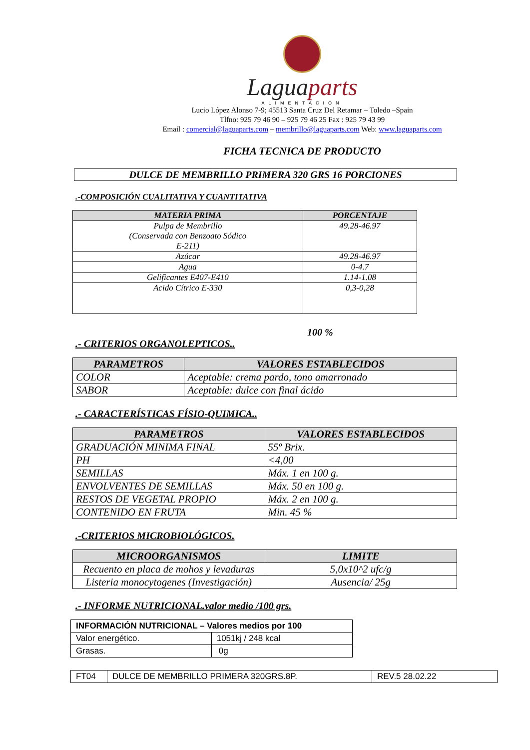Laguaparts
ALIMENTACIÓN
Lucio López Alonso 7-9; 45513 Santa Cruz Del Retamar – Toledo –Spain
Tlfno: 925 79 46 90 – 925 79 46 25 Fax : 925 79 43 99
Email : comercial@laguaparts.com – membrillo@laguaparts.com Web: www.laguaparts.com
FICHA TECNICA DE PRODUCTO
DULCE DE MEMBRILLO PRIMERA 320 GRS 16 PORCIONES
.-COMPOSICIÓN CUALITATIVA Y CUANTITATIVA
| MATERIA PRIMA | PORCENTAJE |
| --- | --- |
| Pulpa de Membrillo (Conservada con Benzoato Sódico E-211) | 49.28-46.97 |
| Azúcar | 49.28-46.97 |
| Agua | 0-4.7 |
| Gelificantes E407-E410 | 1.14-1.08 |
| Acido Cítrico E-330 | 0,3-0,28 |
100 %
.- CRITERIOS ORGANOLEPTICOS..
| PARAMETROS | VALORES ESTABLECIDOS |
| --- | --- |
| COLOR | Aceptable: crema pardo, tono amarronado |
| SABOR | Aceptable: dulce con final ácido |
.- CARACTERÍSTICAS FÍSIO-QUIMICA..
| PARAMETROS | VALORES ESTABLECIDOS |
| --- | --- |
| GRADUACIÓN MINIMA FINAL | 55º Brix. |
| PH | <4,00 |
| SEMILLAS | Máx. 1 en 100 g. |
| ENVOLVENTES DE SEMILLAS | Máx. 50 en 100 g. |
| RESTOS DE VEGETAL PROPIO | Máx. 2 en 100 g. |
| CONTENIDO EN FRUTA | Min. 45 % |
.-CRITERIOS MICROBIOLÓGICOS.
| MICROORGANISMOS | LIMITE |
| --- | --- |
| Recuento en placa de mohos y levaduras | 5,0x10^2 ufc/g |
| Listeria monocytogenes (Investigación) | Ausencia/ 25g |
.- INFORME NUTRICIONAL.valor medio /100 grs.
| INFORMACIÓN NUTRICIONAL – Valores medios por 100 | |
| Valor energético. | 1051kj / 248 kcal |
| Grasas. | 0g |
| FT04 | DULCE DE MEMBRILLO PRIMERA 320GRS.8P. | REV.5 28.02.22 |